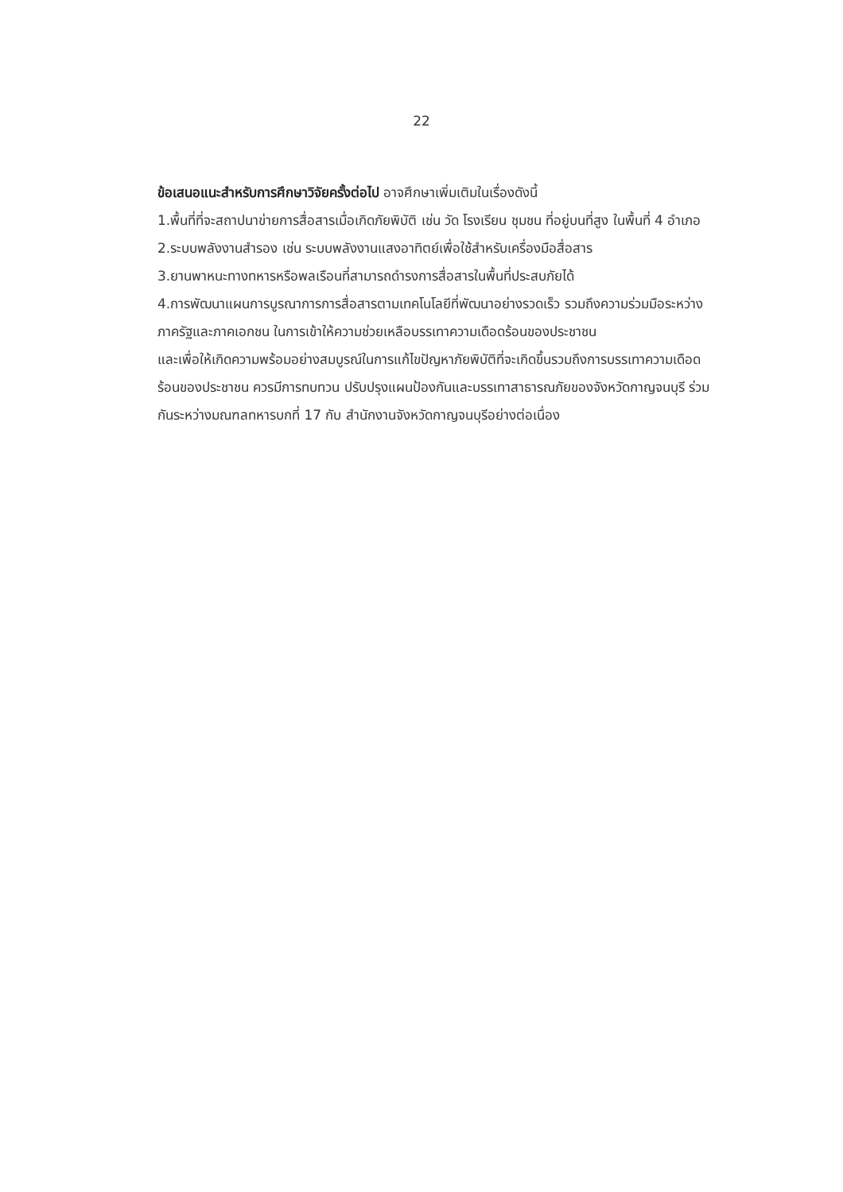22
ข้อเสนอแนะสำหรับการศึกษาวิจัยครั้งต่อไป อาจศึกษาเพิ่มเติมในเรื่องดังนี้
1.พื้นที่ที่จะสถาปนาข่ายการสื่อสารเมื่อเกิดภัยพิบัติ เช่น วัด โรงเรียน ชุมชน ที่อยู่บนที่สูง ในพื้นที่ 4 อำเภอ
2.ระบบพลังงานสำรอง เช่น ระบบพลังงานแสงอาทิตย์เพื่อใช้สำหรับเครื่องมือสื่อสาร
3.ยานพาหนะทางทหารหรือพลเรือนที่สามารถดำรงการสื่อสารในพื้นที่ประสบภัยได้
4.การพัฒนาแผนการบูรณาการการสื่อสารตามเทคโนโลยีที่พัฒนาอย่างรวดเร็ว รวมถึงความร่วมมือระหว่างภาครัฐและภาคเอกชน ในการเข้าให้ความช่วยเหลือบรรเทาความเดือดร้อนของประชาชน
และเพื่อให้เกิดความพร้อมอย่างสมบูรณ์ในการแก้ไขปัญหาภัยพิบัติที่จะเกิดขึ้นรวมถึงการบรรเทาความเดือดร้อนของประชาชน ควรมีการทบทวน ปรับปรุงแผนป้องกันและบรรเทาสาธารณภัยของจังหวัดกาญจนบุรี ร่วมกันระหว่างมณฑลทหารบกที่ 17 กับ สำนักงานจังหวัดกาญจนบุรีอย่างต่อเนื่อง